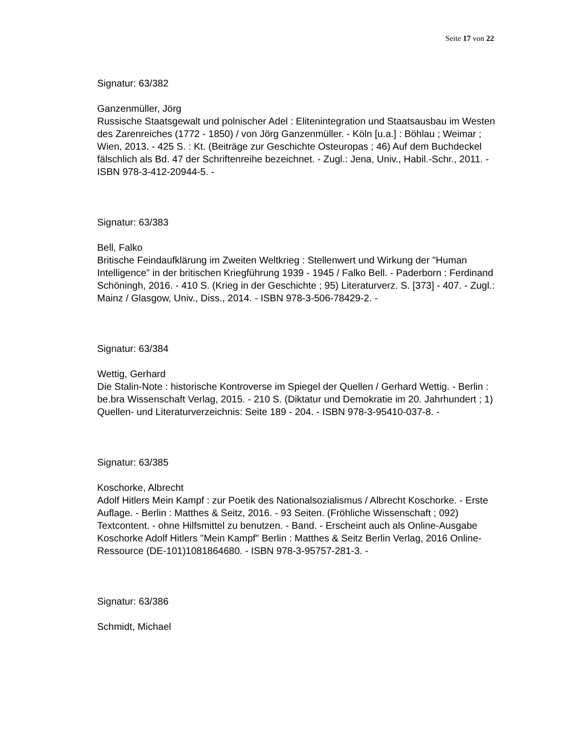Seite 17 von 22
Signatur: 63/382
Ganzenmüller, Jörg
Russische Staatsgewalt und polnischer Adel : Elitenintegration und Staatsausbau im Westen des Zarenreiches (1772 - 1850) / von Jörg Ganzenmüller. - Köln [u.a.] : Böhlau ; Weimar ; Wien, 2013. - 425 S. : Kt. (Beiträge zur Geschichte Osteuropas ; 46) Auf dem Buchdeckel fälschlich als Bd. 47 der Schriftenreihe bezeichnet. - Zugl.: Jena, Univ., Habil.-Schr., 2011. - ISBN 978-3-412-20944-5. -
Signatur: 63/383
Bell, Falko
Britische Feindaufklärung im Zweiten Weltkrieg : Stellenwert und Wirkung der "Human Intelligence" in der britischen Kriegführung 1939 - 1945 / Falko Bell. - Paderborn : Ferdinand Schöningh, 2016. - 410 S. (Krieg in der Geschichte ; 95) Literaturverz. S. [373] - 407. - Zugl.: Mainz / Glasgow, Univ., Diss., 2014. - ISBN 978-3-506-78429-2. -
Signatur: 63/384
Wettig, Gerhard
Die Stalin-Note : historische Kontroverse im Spiegel der Quellen / Gerhard Wettig. - Berlin : be.bra Wissenschaft Verlag, 2015. - 210 S. (Diktatur und Demokratie im 20. Jahrhundert ; 1) Quellen- und Literaturverzeichnis: Seite 189 - 204. - ISBN 978-3-95410-037-8. -
Signatur: 63/385
Koschorke, Albrecht
Adolf Hitlers Mein Kampf : zur Poetik des Nationalsozialismus / Albrecht Koschorke. - Erste Auflage. - Berlin : Matthes & Seitz, 2016. - 93 Seiten. (Fröhliche Wissenschaft ; 092) Textcontent. - ohne Hilfsmittel zu benutzen. - Band. - Erscheint auch als Online-Ausgabe Koschorke Adolf Hitlers "Mein Kampf" Berlin : Matthes & Seitz Berlin Verlag, 2016 Online-Ressource (DE-101)1081864680. - ISBN 978-3-95757-281-3. -
Signatur: 63/386
Schmidt, Michael